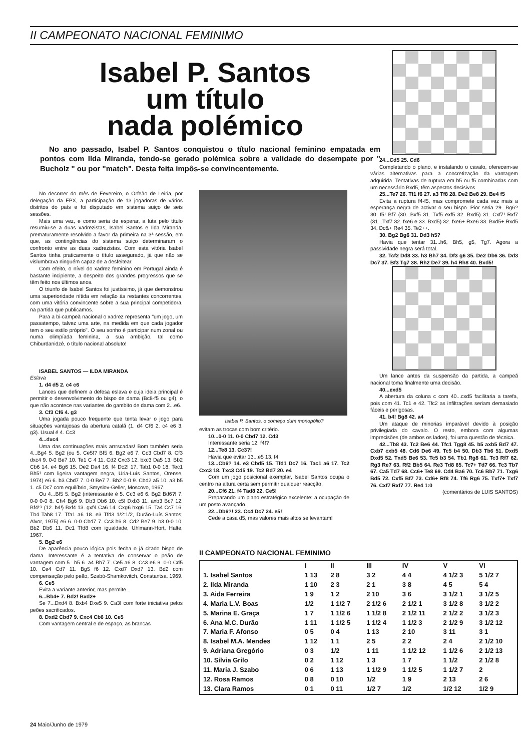II CAMPEONATO NACIONAL FEMINIMO
Isabel P. Santos
um título
nada polémico
No ano passado, Isabel P. Santos conquistou o título nacional feminino empatada em pontos com Ilda Miranda, tendo-se gerado polémica sobre a validade do desempate por " Bucholz " ou por "match". Desta feita impôs-se convincentemente.
No decorrer do mês de Fevereiro, o Orfeão de Leiria, por delegação da FPX, a participação de 13 jogadoras de vários distritos do país e foi disputado em sistema suiço de seis sessões.
Mais uma vez, e como seria de esperar, a luta pelo título resumiu-se a duas xadrezistas, Isabel Santos e Ilda Miranda, prematuramente resolvido a favor da primeira na 3ª sessão, em que, as contingências do sistema suiço determinaram o confronto entre as duas xadrezistas. Com esta vitória Isabel Santos tinha praticamente o título assegurado, já que não se vislumbrava ninguém capaz de a desfeitear.
Com efeito, o nível do xadrez feminino em Portugal ainda é bastante incipiente, a despeito dos grandes progressos que se têm feito nos últimos anos.
O triunfo de Isabel Santos foi justíssimo, já que demonstrou uma superioridade nítida em relação às restantes concorrentes, com uma vitória convincente sobre a sua principal competidora, na partida que publicamos.
Para a bi-campeã nacional o xadrez representa "um jogo, um passatempo, talvez uma arte, na medida em que cada jogador tem o seu estilo próprio". O seu sonho é participar num zonal ou numa olimpíada feminina, a sua ambição, tal como Chiburdanidzé, o título nacional absoluto!
ISABEL SANTOS — ILDA MIRANDA
Eslava
1. d4 d5 2. c4 c6
Lances que definem a defesa eslava e cuja ideia principal é permitir o desenvolvimento do bispo de dama (Bc8-f5 ou g4), o que não acontece nas variantes do gambito de dama com 2...e6.
3. Cf3 Cf6 4. g3
Uma jogada pouco frequente que tenta levar o jogo para situações vantajosas da abertura catalã (1. d4 Cf6 2. c4 e6 3. g3). Usual é 4. Cc3
4...dxc4
Uma das continuações mais arrrscadas! Bom também seria 4...Bg4 5. Bg2 (ou 5. Ce5!? Bf5 6. Bg2 e6 7. Cc3 Cbd7 8. Cf3 dxc4 9. 0-0 Be7 10. Te1 C 4 11. Cd2 Cxc3 12. bxc3 Da5 13. Bb2 Cb6 14. e4 Bg6 15. De2 Da4 16. f4 Dc2! 17. Tab1 0-0 18. Tec1 Bh5! com ligeira vantagem negra, Uria-Luís Santos, Orense, 1974) e6 6. b3 Cbd7 7. 0-0 Be7 7. Bb2 0-0 9. Cbd2 a5 10. a3 b5 1. c5 Dc7 com equilíbrio, Smyslov-Geller, Moscovo, 1967.
Ou 4...Bf5 5. Bg2 (interessante é 5. Cc3 e6 6. Bg2 Bd6?! 7. 0-0 0-0 8. Ch4 Bg6 9. Db3 Db6 10. c5! Dxb3 11. axb3 Bc7 12. Bf4!? (12. b4!) Bxf4 13. gxf4 Ca6 14. Cxg6 hxg6 15. Ta4 Cc7 16. Tb4 Tab8 17. Tfa1 a6 18. e3 Tfd3 1/2:1/2, Durão-Luís Santos; Alvor, 1975) e6 6. 0-0 Cbd7 7. Cc3 h6 8. Cd2 Be7 9. b3 0-0 10. Bb2 Db6 11. Dc1 Tfd8 com igualdade, Uhlmann-Hort, Halte, 1967.
5. Bg2 e6
De aparência pouco lógica pois fecha o já citado bispo de dama. Interessante é a tentativa de conservar o peão de vantagem com 5...b5 6. a4 Bb7 7. Ce5 a6 8. Cc3 e6 9. 0-0 Cd5 10. Ce4 Cd7 11. Bg5 f6 12. Cxd7 Dxd7 13. Bd2 com compensação pelo peão, Szabó-Shamkovitch, Constantsa, 1969.
6. Ce5
Evita a variante anterior, mas permite...
6...Bb4+ 7. Bd2! Bxd2+
Se 7...Dxd4 8. Bxb4 Dxe5 9. Ca3! com forte iniciativa pelos peões sacrificados.
8. Dxd2 Cbd7 9. Cxc4 Cb6 10. Ce5
Com vantagem central e de espaço, as brancas
Isabel P. Santos, o começo dum monopólio?
evitam as trocas com bom critério.
10...0-0 11. 0-0 Cbd7 12. Cd3
Interessante seria 12. f4!?
12...Te8 13. Cc3?!
Havia que evitar 13...e5 13. f4
13...Cb6? 14. e3 Cbd5 15. Tfd1 Dc7 16. Tac1 a6 17. Tc2 Cxc3 18. Txc3 Cd5 19. Tc2 Bd7 20. e4
Com um jogo posicional exemplar, Isabel Santos ocupa o centro na altura certa sem permitir qualquer reacção.
20...Cf6 21. f4 Tad8 22. Ce5!
Preparando um plano estratégico excelente: a ocupação de um posto avançado.
22...Db6?! 23. Cc4 Dc7 24. e5!
Cede a casa d5, mas valores mais altos se levantam!
24...Cd5 25. Cd6
Completando o plano, e instalando o cavalo, oferecem-se várias alternativas para a concretização da vantagem adquirida. Tentativas de ruptura em b5 ou f5 combinadas com um necessário Bxd5, têm aspectos decisivos.
25...Te7 26. Tf1 f6 27. a3 Tf8 28. De2 Be8 29. Be4 f5
Evita a ruptura f4-f5, mas compromete cada vez mais a esperança negra de activar o seu bispo. Pior seria 29...Bg6? 30. f5! Bf7 (30...Bxf5 31. Txf5 exf5 32. Bxd5) 31. Cxf7! Rxf7 (31...Txf7 32. fxe6 e 33. Bxd5) 32. fxe6+ Rxe6 33. Bxd5+ Rxd5 34. Dc&+ Re4 35. Te2++.
30. Bg2 Bg6 31. Dd3 h5?
Havia que tentar 31...h6, Bh5, g5, Tg7. Agora a passividade negra será total.
32. Tcf2 Dd8 33. h3 Bh7 34. Df3 g6 35. De2 Db6 36. Dd3 Dc7 37. Bf3 Tg7 38. Rh2 De7 39. h4 Rh8 40. Bxd5!
Um lance antes da suspensão da partida, a campeã nacional toma finalmente uma decisão.
40...exd5
A abertura da coluna c com 40...cxd5 facilitaria a tarefa, pois com 41. Tc1 e 42. Tfc2 as infiltrações seriam demasiado fáceis e perigosas.
41. b4! Bg8 42. a4
Um ataque de minorias imparável devido à posição privilegiada do cavalo. O resto, embora com algumas imprecisões (de ambos os lados), foi uma questão de técnica.
42...Tb8 43. Tc2 Be6 44. Tfc1 Tgg8 45. b5 axb5 Bd7 47. Cxb7 cxb5 48. Cd6 De6 49. Tc5 b4 50. Db3 Tb6 51. Dxd5 Dxd5 52. Txd5 Be6 53. Tc5 b3 54. Tb1 Rg8 61. Tc3 Rf7 62. Rg3 Re7 63. Rf2 Bb5 64. Re3 Td8 65. Tc7+ Td7 66. Tc3 Tb7 67. Ca5 Td7 68. Cc6+ Te8 69. Cd4 Ba6 70. Tc6 Bb7 71. Txg6 Bd5 72. Cxf5 Bf7 73. Cd6+ Rf8 74. Tf6 Rg6 75. Txf7+ Txf7 76. Cxf7 Rxf7 77. Re4 1:0
(comentários de LUIS SANTOS)
II CAMPEONATO NACIONAL FEMINIMO
| | I | II | III | IV | V | VI |
| --- | --- | --- | --- | --- | --- | --- |
| 1. Isabel Santos | 1 13 | 2 8 | 3 2 | 4 4 | 4 1/2 3 | 5 1/2 7 |
| 2. Ilda Miranda | 1 10 | 2 3 | 2 1 | 3 8 | 4 5 | 5 4 |
| 3. Aida Ferreira | 1 9 | 1 2 | 2 10 | 3 6 | 3 1/2 1 | 3 1/2 5 |
| 4. Maria L.V. Boas | 1/2 | 1 1/2 7 | 2 1/2 6 | 2 1/2 1 | 3 1/2 8 | 3 1/2 2 |
| 5. Marina E. Graça | 1 7 | 1 1/2 6 | 1 1/2 8 | 2 1/2 11 | 2 1/2 2 | 3 1/2 3 |
| 6. Ana M.C. Durão | 1 11 | 1 1/2 5 | 1 1/2 4 | 1 1/2 3 | 2 1/2 9 | 3 1/2 12 |
| 7. Maria F. Afonso | 0 5 | 0 4 | 1 13 | 2 10 | 3 11 | 3 1 |
| 8. Isabel M.A. Mendes | 1 12 | 1 1 | 2 5 | 2 2 | 2 4 | 2 1/2 10 |
| 9. Adriana Gregório | 0 3 | 1/2 | 1 11 | 1 1/2 12 | 1 1/2 6 | 2 1/2 13 |
| 10. Sílvia Grilo | 0 2 | 1 12 | 1 3 | 1 7 | 1 1/2 | 2 1/2 8 |
| 11. Maria J. Szabo | 0 6 | 1 13 | 1 1/2 9 | 1 1/2 5 | 1 1/2 7 | 2 |
| 12. Rosa Ramos | 0 8 | 0 10 | 1/2 | 1 9 | 2 13 | 2 6 |
| 13. Clara Ramos | 0 1 | 0 11 | 1/2 7 | 1/2 | 1/2 12 | 1/2 9 |
24 Maio/Junho de 1979